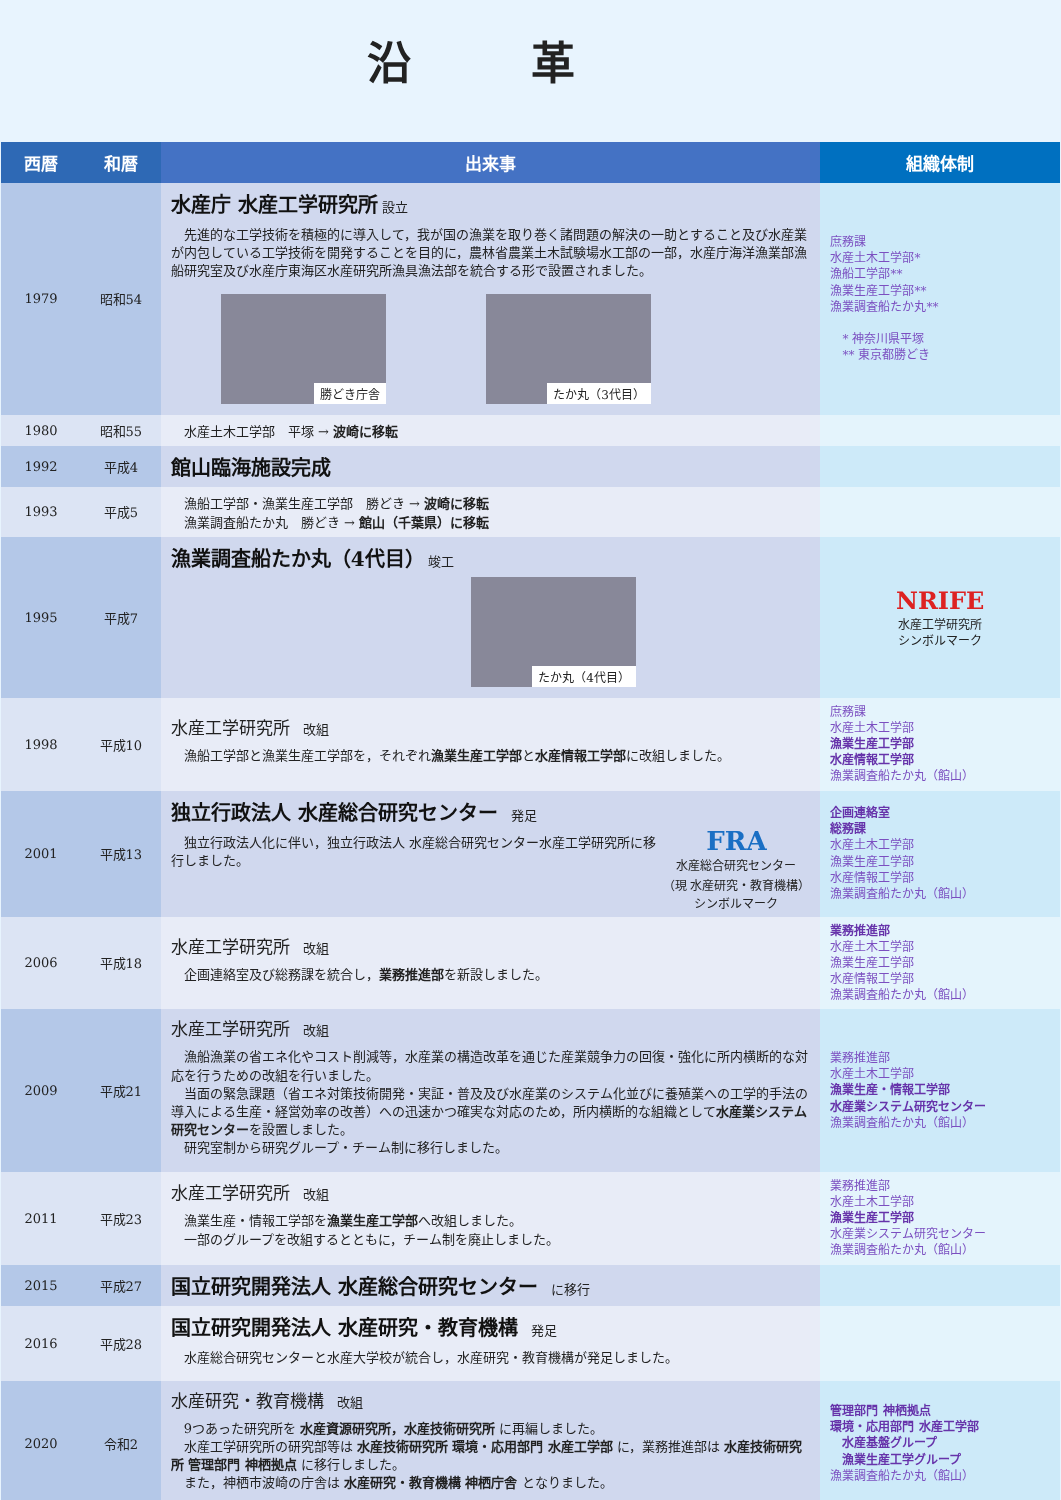沿革
| 西暦 | 和暦 | 出来事 | 組織体制 |
| --- | --- | --- | --- |
| 1979 | 昭和54 | 水産庁 水産工学研究所 設立 先進的な工学技術を積極的に導入して，我が国の漁業を取り巻く諸問題の解決の一助とすること及び水産業が内包している工学技術を開発することを目的に，農林省農業土木試験場水工部の一部，水産庁海洋漁業部漁船研究室及び水産庁東海区水産研究所漁具漁法部を統合する形で設置されました。 勝どき庁舎 たか丸（3代目） | 庶務課 水産土木工学部* 漁船工学部** 漁業生産工学部** 漁業調査船たか丸** * 神奈川県平塚 ** 東京都勝どき |
| 1980 | 昭和55 | 水産土木工学部 平塚 → 波崎に移転 | |
| 1992 | 平成4 | 館山臨海施設完成 | |
| 1993 | 平成5 | 漁船工学部・漁業生産工学部 勝どき → 波崎に移転 漁業調査船たか丸 勝どき → 館山（千葉県）に移転 | |
| 1995 | 平成7 | 漁業調査船たか丸（4代目） 竣工 たか丸（4代目） | NRIFE 水産工学研究所 シンボルマーク |
| 1998 | 平成10 | 水産工学研究所 改組 漁船工学部と漁業生産工学部を，それぞれ 漁業生産工学部 と 水産情報工学部 に改組しました。 | 庶務課 水産土木工学部 漁業生産工学部 水産情報工学部 漁業調査船たか丸（館山） |
| 2001 | 平成13 | 独立行政法人 水産総合研究センター 発足 独立行政法人化に伴い，独立行政法人 水産総合研究センター水産工学研究所に移行しました。 FRA 水産総合研究センター （現 水産研究・教育機構） シンボルマーク | 企画連絡室 総務課 水産土木工学部 漁業生産工学部 水産情報工学部 漁業調査船たか丸（館山） |
| 2006 | 平成18 | 水産工学研究所 改組 企画連絡室及び総務課を統合し， 業務推進部 を新設しました。 | 業務推進部 水産土木工学部 漁業生産工学部 水産情報工学部 漁業調査船たか丸（館山） |
| 2009 | 平成21 | 水産工学研究所 改組 漁船漁業の省エネ化やコスト削減等，水産業の構造改革を通じた産業競争力の回復・強化に所内横断的な対応を行うための改組を行いました。 当面の緊急課題（省エネ対策技術開発・実証・普及及び水産業のシステム化並びに養殖業への工学的手法の導入による生産・経営効率の改善）への迅速かつ確実な対応のため，所内横断的な組織として 水産業システム研究センター を設置しました。 研究室制から研究グループ・チーム制に移行しました。 | 業務推進部 水産土木工学部 漁業生産・情報工学部 水産業システム研究センター 漁業調査船たか丸（館山） |
| 2011 | 平成23 | 水産工学研究所 改組 漁業生産・情報工学部を 漁業生産工学部 へ改組しました。 一部のグループを改組するとともに，チーム制を廃止しました。 | 業務推進部 水産土木工学部 漁業生産工学部 水産業システム研究センター 漁業調査船たか丸（館山） |
| 2015 | 平成27 | 国立研究開発法人 水産総合研究センター に移行 | |
| 2016 | 平成28 | 国立研究開発法人 水産研究・教育機構 発足 水産総合研究センターと水産大学校が統合し，水産研究・教育機構が発足しました。 | |
| 2020 | 令和2 | 水産研究・教育機構 改組 9つあった研究所を 水産資源研究所，水産技術研究所 に再編しました。 水産工学研究所の研究部等は 水産技術研究所 環境・応用部門 水産工学部 に，業務推進部は 水産技術研究所 管理部門 神栖拠点 に移行しました。 また，神栖市波崎の庁舎は 水産研究・教育機構 神栖庁舎 となりました。 | 管理部門 神栖拠点 環境・応用部門 水産工学部 水産基盤グループ 漁業生産工学グループ 漁業調査船たか丸（館山） |